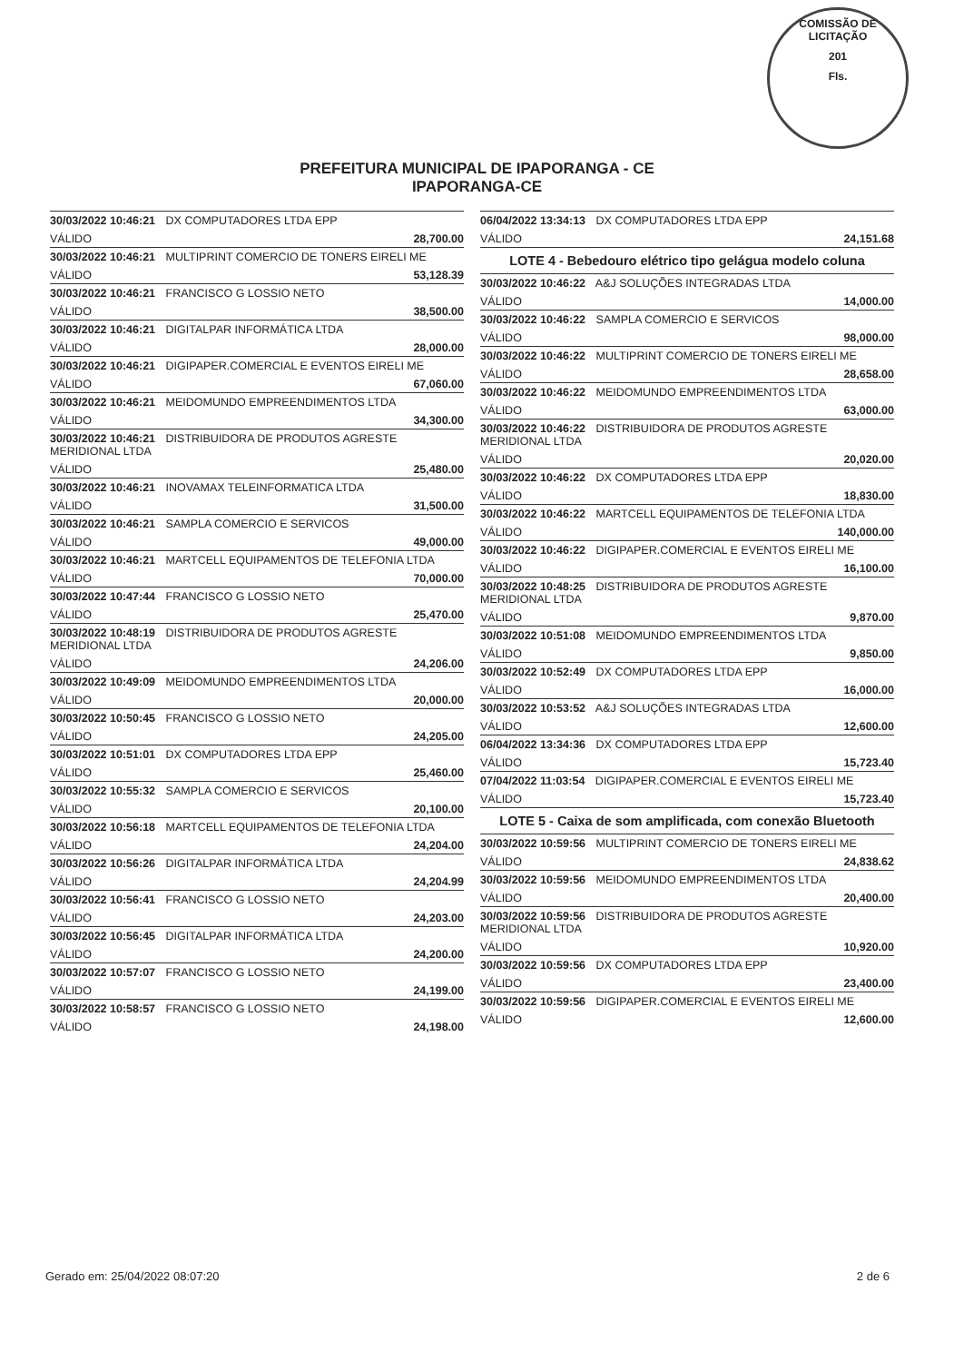COMISSÃO DE LICITAÇÃO
201
Fls.
PREFEITURA MUNICIPAL DE IPAPORANGA - CE
IPAPORANGA-CE
30/03/2022 10:46:21 DX COMPUTADORES LTDA EPP
VÁLIDO 28,700.00
30/03/2022 10:46:21 MULTIPRINT COMERCIO DE TONERS EIRELI ME
VÁLIDO 53,128.39
30/03/2022 10:46:21 FRANCISCO G LOSSIO NETO
VÁLIDO 38,500.00
30/03/2022 10:46:21 DIGITALPAR INFORMÁTICA LTDA
VÁLIDO 28,000.00
30/03/2022 10:46:21 DIGIPAPER.COMERCIAL E EVENTOS EIRELI ME
VÁLIDO 67,060.00
30/03/2022 10:46:21 MEIDOMUNDO EMPREENDIMENTOS LTDA
VÁLIDO 34,300.00
30/03/2022 10:46:21 DISTRIBUIDORA DE PRODUTOS AGRESTE MERIDIONAL LTDA
VÁLIDO 25,480.00
30/03/2022 10:46:21 INOVAMAX TELEINFORMATICA LTDA
VÁLIDO 31,500.00
30/03/2022 10:46:21 SAMPLA COMERCIO E SERVICOS
VÁLIDO 49,000.00
30/03/2022 10:46:21 MARTCELL EQUIPAMENTOS DE TELEFONIA LTDA
VÁLIDO 70,000.00
30/03/2022 10:47:44 FRANCISCO G LOSSIO NETO
VÁLIDO 25,470.00
30/03/2022 10:48:19 DISTRIBUIDORA DE PRODUTOS AGRESTE MERIDIONAL LTDA
VÁLIDO 24,206.00
30/03/2022 10:49:09 MEIDOMUNDO EMPREENDIMENTOS LTDA
VÁLIDO 20,000.00
30/03/2022 10:50:45 FRANCISCO G LOSSIO NETO
VÁLIDO 24,205.00
30/03/2022 10:51:01 DX COMPUTADORES LTDA EPP
VÁLIDO 25,460.00
30/03/2022 10:55:32 SAMPLA COMERCIO E SERVICOS
VÁLIDO 20,100.00
30/03/2022 10:56:18 MARTCELL EQUIPAMENTOS DE TELEFONIA LTDA
VÁLIDO 24,204.00
30/03/2022 10:56:26 DIGITALPAR INFORMÁTICA LTDA
VÁLIDO 24,204.99
30/03/2022 10:56:41 FRANCISCO G LOSSIO NETO
VÁLIDO 24,203.00
30/03/2022 10:56:45 DIGITALPAR INFORMÁTICA LTDA
VÁLIDO 24,200.00
30/03/2022 10:57:07 FRANCISCO G LOSSIO NETO
VÁLIDO 24,199.00
30/03/2022 10:58:57 FRANCISCO G LOSSIO NETO
VÁLIDO 24,198.00
06/04/2022 13:34:13 DX COMPUTADORES LTDA EPP
VÁLIDO 24,151.68
LOTE 4 - Bebedouro elétrico tipo gelágua modelo coluna
30/03/2022 10:46:22 A&J SOLUÇÕES INTEGRADAS LTDA
VÁLIDO 14,000.00
30/03/2022 10:46:22 SAMPLA COMERCIO E SERVICOS
VÁLIDO 98,000.00
30/03/2022 10:46:22 MULTIPRINT COMERCIO DE TONERS EIRELI ME
VÁLIDO 28,658.00
30/03/2022 10:46:22 MEIDOMUNDO EMPREENDIMENTOS LTDA
VÁLIDO 63,000.00
30/03/2022 10:46:22 DISTRIBUIDORA DE PRODUTOS AGRESTE MERIDIONAL LTDA
VÁLIDO 20,020.00
30/03/2022 10:46:22 DX COMPUTADORES LTDA EPP
VÁLIDO 18,830.00
30/03/2022 10:46:22 MARTCELL EQUIPAMENTOS DE TELEFONIA LTDA
VÁLIDO 140,000.00
30/03/2022 10:46:22 DIGIPAPER.COMERCIAL E EVENTOS EIRELI ME
VÁLIDO 16,100.00
30/03/2022 10:48:25 DISTRIBUIDORA DE PRODUTOS AGRESTE MERIDIONAL LTDA
VÁLIDO 9,870.00
30/03/2022 10:51:08 MEIDOMUNDO EMPREENDIMENTOS LTDA
VÁLIDO 9,850.00
30/03/2022 10:52:49 DX COMPUTADORES LTDA EPP
VÁLIDO 16,000.00
30/03/2022 10:53:52 A&J SOLUÇÕES INTEGRADAS LTDA
VÁLIDO 12,600.00
06/04/2022 13:34:36 DX COMPUTADORES LTDA EPP
VÁLIDO 15,723.40
07/04/2022 11:03:54 DIGIPAPER.COMERCIAL E EVENTOS EIRELI ME
VÁLIDO 15,723.40
LOTE 5 - Caixa de som amplificada, com conexão Bluetooth
30/03/2022 10:59:56 MULTIPRINT COMERCIO DE TONERS EIRELI ME
VÁLIDO 24,838.62
30/03/2022 10:59:56 MEIDOMUNDO EMPREENDIMENTOS LTDA
VÁLIDO 20,400.00
30/03/2022 10:59:56 DISTRIBUIDORA DE PRODUTOS AGRESTE MERIDIONAL LTDA
VÁLIDO 10,920.00
30/03/2022 10:59:56 DX COMPUTADORES LTDA EPP
VÁLIDO 23,400.00
30/03/2022 10:59:56 DIGIPAPER.COMERCIAL E EVENTOS EIRELI ME
VÁLIDO 12,600.00
Gerado em: 25/04/2022 08:07:20 2 de 6